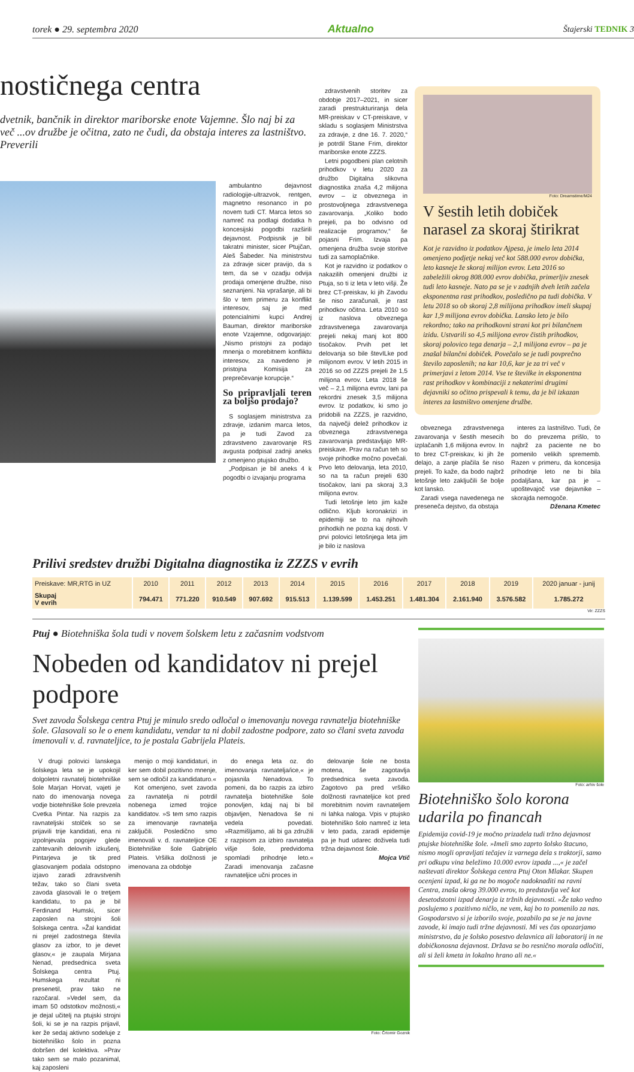torek ● 29. septembra 2020 Aktualno Štajerski TEDNIK 3
nostičnega centra
dvetnik, bančnik in direktor mariborske enote Vajemne. Šlo naj bi za več ...ov družbe je očitna, zato ne čudi, da obstaja interes za lastništvo. Preverili
ambulantno dejavnost radiologije-ultrazvok, rentgen, magnetno resonanco in po novem tudi CT. Marca letos so namreč na podlagi dodatka h koncesijski pogodbi razširili dejavnost. Podpisnik je bil takratni minister, sicer Ptujčan, Aleš Šabeder. Na ministrstvu za zdravje sicer pravijo, da s tem, da se v ozadju odvija prodaja omenjene družbe, niso seznanjeni. Na vprašanje, ali bi šlo v tem primeru za konflikt interesov, saj je med potencialnimi kupci Andrej Bauman, direktor mariborske enote Vzajemne, odgovarjajo: „Nismo pristojni za podajo mnenja o morebitnem konfliktu interesov, za navedeno je pristojna Komisija za preprečevanje korupcije.“
So pripravljali teren za boljšo prodajo?
S soglasjem ministrstva za zdravje, izdanim marca letos, pa je tudi Zavod za zdravstveno zavarovanje RS avgusta podpisal zadnji aneks z omenjeno ptujsko družbo.
„Podpisan je bil aneks 4 k pogodbi o izvajanju programa
zdravstvenih storitev za obdobje 2017–2021, in sicer zaradi prestrukturiranja dela MR-preiskav v CT-preiskave, v skladu s soglasjem Ministrstva za zdravje, z dne 16. 7. 2020,“ je potrdil Stane Frim, direktor mariborske enote ZZZS.
Letni pogodbeni plan celotnih prihodkov v letu 2020 za družbo Digitalna slikovna diagnostika znaša 4,2 milijona evrov – iz obveznega in prostovoljnega zdravstvenega zavarovanja. „Koliko bodo prejeli, pa bo odvisno od realizacije programov,“ še pojasni Frim. Izvaja pa omenjena družba svoje storitve tudi za samoplačnike.
Kot je razvidno iz podatkov o nakazilih omenjeni družbi iz Ptuja, so ti iz leta v leto višji. Že brez CT-preiskav, ki jih Zavodu še niso zaračunali, je rast prihodkov očitna. Leta 2010 so iz naslova obveznega zdravstvenega zavarovanja prejeli nekaj manj kot 800 tisočakov. Prvih pet let delovanja so bile števILke pod milijonom evrov. V letih 2015 in 2016 so od ZZZS prejeli že 1,5 milijona evrov. Leta 2018 še več – 2,1 milijona evrov, lani pa rekordni znesek 3,5 milijona evrov. Iz podatkov, ki smo jo pridobili na ZZZS, je razvidno, da največji delež prihodkov iz obveznega zdravstvenega zavarovanja predstavljajo MR-preiskave. Prav na račun teh so svoje prihodke močno povečali. Prvo leto delovanja, leta 2010, so na ta račun prejeli 630 tisočakov, lani pa skoraj 3,3 milijona evrov.
Tudi letošnje leto jim kaže odlično. Kljub koronakrizi in epidemiji se to na njihovih prihodkih ne pozna kaj dosti. V prvi polovici letošnjega leta jim je bilo iz naslova
Foto: Dreamstime/M24
V šestih letih dobiček narasel za skoraj štirikrat
Kot je razvidno iz podatkov Ajpesa, je imelo leta 2014 omenjeno podjetje nekaj več kot 588.000 evrov dobička, leto kasneje že skoraj milijon evrov. Leta 2016 so zabeležili okrog 808.000 evrov dobička, primerljiv znesek tudi leto kasneje. Nato pa se je v zadnjih dveh letih začela eksponentna rast prihodkov, posledično pa tudi dobička. V letu 2018 so ob skoraj 2,8 milijona prihodkov imeli skupaj kar 1,9 milijona evrov dobička. Lansko leto je bilo rekordno; tako na prihodkovni strani kot pri bilančnem izidu. Ustvarili so 4,5 milijona evrov čistih prihodkov, skoraj polovico tega denarja – 2,1 milijona evrov – pa je znašal bilančni dobiček. Povečalo se je tudi povprečno število zaposlenih; na kar 10,6, kar je za tri več v primerjavi z letom 2014. Vse te številke in eksponentna rast prihodkov v kombinaciji z nekaterimi drugimi dejavniki so očitno prispevali k temu, da je bil izkazan interes za lastništvo omenjene družbe.
obveznega zdravstvenega zavarovanja v šestih mesecih izplačanih 1,6 milijona evrov. In to brez CT-preiskav, ki jih že delajo, a zanje plačila še niso prejeli. To kaže, da bodo najbrž letošnje leto zaključili še bolje kot lansko.
Zaradi vsega navedenega ne preseneča dejstvo, da obstaja
interes za lastništvo. Tudi, če bo do prevzema prišlo, to najbrž za paciente ne bo pomenilo velikih sprememb. Razen v primeru, da koncesija prihodnje leto ne bi bila podaljšana, kar pa je – upoštevajoč vse dejavnike – skorajda nemogoče.
Dženana Kmetec
Prilivi sredstev družbi Digitalna diagnostika iz ZZZS v evrih
| Preiskave: MR,RTG in UZ | 2010 | 2011 | 2012 | 2013 | 2014 | 2015 | 2016 | 2017 | 2018 | 2019 | 2020 januar - junij |
| --- | --- | --- | --- | --- | --- | --- | --- | --- | --- | --- | --- |
| Skupaj V evrih | 794.471 | 771.220 | 910.549 | 907.692 | 915.513 | 1.139.599 | 1.453.251 | 1.481.304 | 2.161.940 | 3.576.582 | 1.785.272 |
Vir: ZZZS
Ptuj ● Biotehniška šola tudi v novem šolskem letu z začasnim vodstvom
Nobeden od kandidatov ni prejel podpore
Svet zavoda Šolskega centra Ptuj je minulo sredo odločal o imenovanju novega ravnatelja biotehniške šole. Glasovali so le o enem kandidatu, vendar ta ni dobil zadostne podpore, zato so člani sveta zavoda imenovali v. d. ravnateljice, to je postala Gabrijela Plateis.
V drugi polovici lanskega šolskega leta se je upokojil dolgoletni ravnatelj biotehniške šole Marjan Horvat, vajeti je nato do imenovanja novega vodje biotehniške šole prevzela Cvetka Pintar. Na razpis za ravnateljski stolček so se prijavili trije kandidati, ena ni izpolnjevala pogojev glede zahtevanih delovnih izkušenj, Pintarjeva je tik pred glasovanjem podala odstopno izjavo zaradi zdravstvenih težav, tako so člani sveta zavoda glasovali le o tretjem kandidatu, to pa je bil Ferdinand Humski, sicer zaposlen na strojni šoli šolskega centra. »Žal kandidat ni prejel zadostnega števila glasov za izbor, to je devet glasov,« je zaupala Mirjana Nenad, predsednica sveta Šolskega centra Ptuj. Humskega rezultat ni presenetil, prav tako ne razočaral. »Vedel sem, da imam 50 odstotkov možnosti,« je dejal učitelj na ptujski strojni šoli, ki se je na razpis prijavil, ker že sedaj aktivno sodeluje z biotehniško šolo in pozna dobršen del kolektiva. »Prav tako sem se malo pozanimal, kaj zaposleni
menijo o moji kandidaturi, in ker sem dobil pozitivno mnenje, sem se odločil za kandidaturo.«
Kot omenjeno, svet zavoda za ravnatelja ni potrdil nobenega izmed trojice kandidatov. »S tem smo razpis za imenovanje ravnatelja zaključili. Posledično smo imenovali v. d. ravnateljice OE Biotehniške šole Gabrijelo Plateis. Vršilka dolžnosti je imenovana za obdobje
do enega leta oz. do imenovanja ravnatelja/ice,« je pojasnila Nenadova. To pomeni, da bo razpis za izbiro ravnatelja biotehniške šole ponovljen, kdaj naj bi bil objavljen, Nenadova še ni vedela povedati. »Razmišljamo, ali bi ga združili z razpisom za izbiro ravnatelja višje šole, predvidoma spomladi prihodnje leto.« Zaradi imenovanja začasne ravnateljice učni proces in
delovanje šole ne bosta motena, še zagotavlja predsednica sveta zavoda. Zagotovo pa pred vršilko dolžnosti ravnateljice kot pred morebitnim novim ravnateljem ni lahka naloga. Vpis v ptujsko biotehniško šolo namreč iz leta v leto pada, zaradi epidemije pa je hud udarec doživela tudi tržna dejavnost šole.
Mojca Vtič
Foto: Črtomir Goznik
Foto: arhiv šole
Biotehniško šolo korona udarila po financah
Epidemija covid-19 je močno prizadela tudi tržno dejavnost ptujske biotehniške šole. »Imeli smo zaprto šolsko štacuno, nismo mogli opravljati tečajev iz varnega dela s traktorji, samo pri odkupu vina beležimo 10.000 evrov izpada ...,« je začel naštevati direktor Šolskega centra Ptuj Oton Mlakar. Skupen ocenjeni izpad, ki ga ne bo mogoče nadoknaditi na ravni Centra, znaša okrog 39.000 evrov, to predstavlja več kot desetodstotni izpad denarja iz tržnih dejavnosti. »Že tako vedno poslujemo s pozitivno ničlo, ne vem, kaj bo to pomenilo za nas. Gospodarstvo si je izborilo svoje, pozabilo pa se je na javne zavode, ki imajo tudi tržne dejavnosti. Mi ves čas opozarjamo ministrstvo, da je šolsko posestvo delavnica ali laboratorij in ne dobičkonosna dejavnost. Država se bo resnično morala odločiti, ali si želi kmeta in lokalno hrano ali ne.«